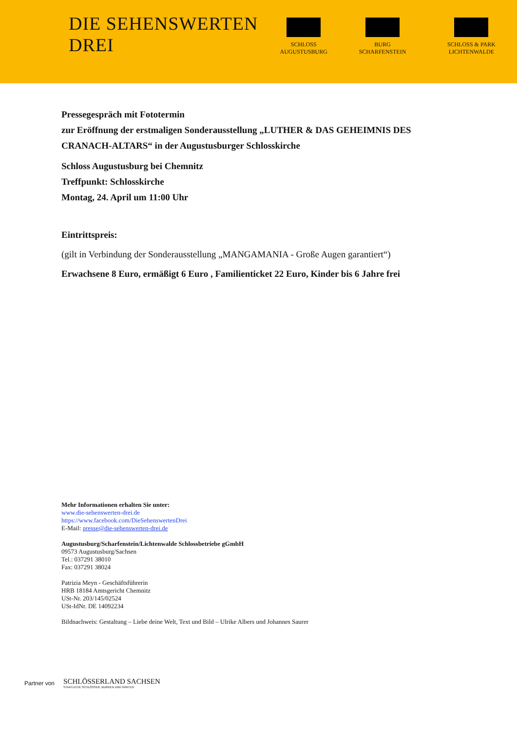DIE SEHENSWERTEN DREI
SCHLOSS AUGUSTUSBURG BURG SCHARFENSTEIN SCHLOSS & PARK LICHTENWALDE
Pressegespräch mit Fototermin
zur Eröffnung der erstmaligen Sonderausstellung „LUTHER & DAS GEHEIMNIS DES CRANACH-ALTARS“ in der Augustusburger Schlosskirche
Schloss Augustusburg bei Chemnitz
Treffpunkt: Schlosskirche
Montag, 24. April um 11:00 Uhr
Eintrittspreis:
(gilt in Verbindung der Sonderausstellung „MANGAMANIA - Große Augen garantiert“)
Erwachsene 8 Euro, ermäßigt 6 Euro , Familienticket 22 Euro, Kinder bis 6 Jahre frei
Mehr Informationen erhalten Sie unter:
www.die-sehenswerten-drei.de
https://www.facebook.com/DieSehenswertenDrei
E-Mail: presse@die-sehenswerten-drei.de
Augustusburg/Scharfenstein/Lichtenwalde Schlossbetriebe gGmbH
09573 Augustusburg/Sachsen
Tel.: 037291 38010
Fax: 037291 38024
Patrizia Meyn - Geschäftsführerin
HRB 18184 Amtsgericht Chemnitz
USt-Nr. 203/145/02524
USt-IdNr. DE 14092234
Bildnachweis: Gestaltung – Liebe deine Welt, Text und Bild – Ulrike Albers und Johannes Saurer
Partner von
SCHLÖSSERLAND SACHSEN
STAATLICHE SCHLÖSSER, BURGEN UND GÄRTEN